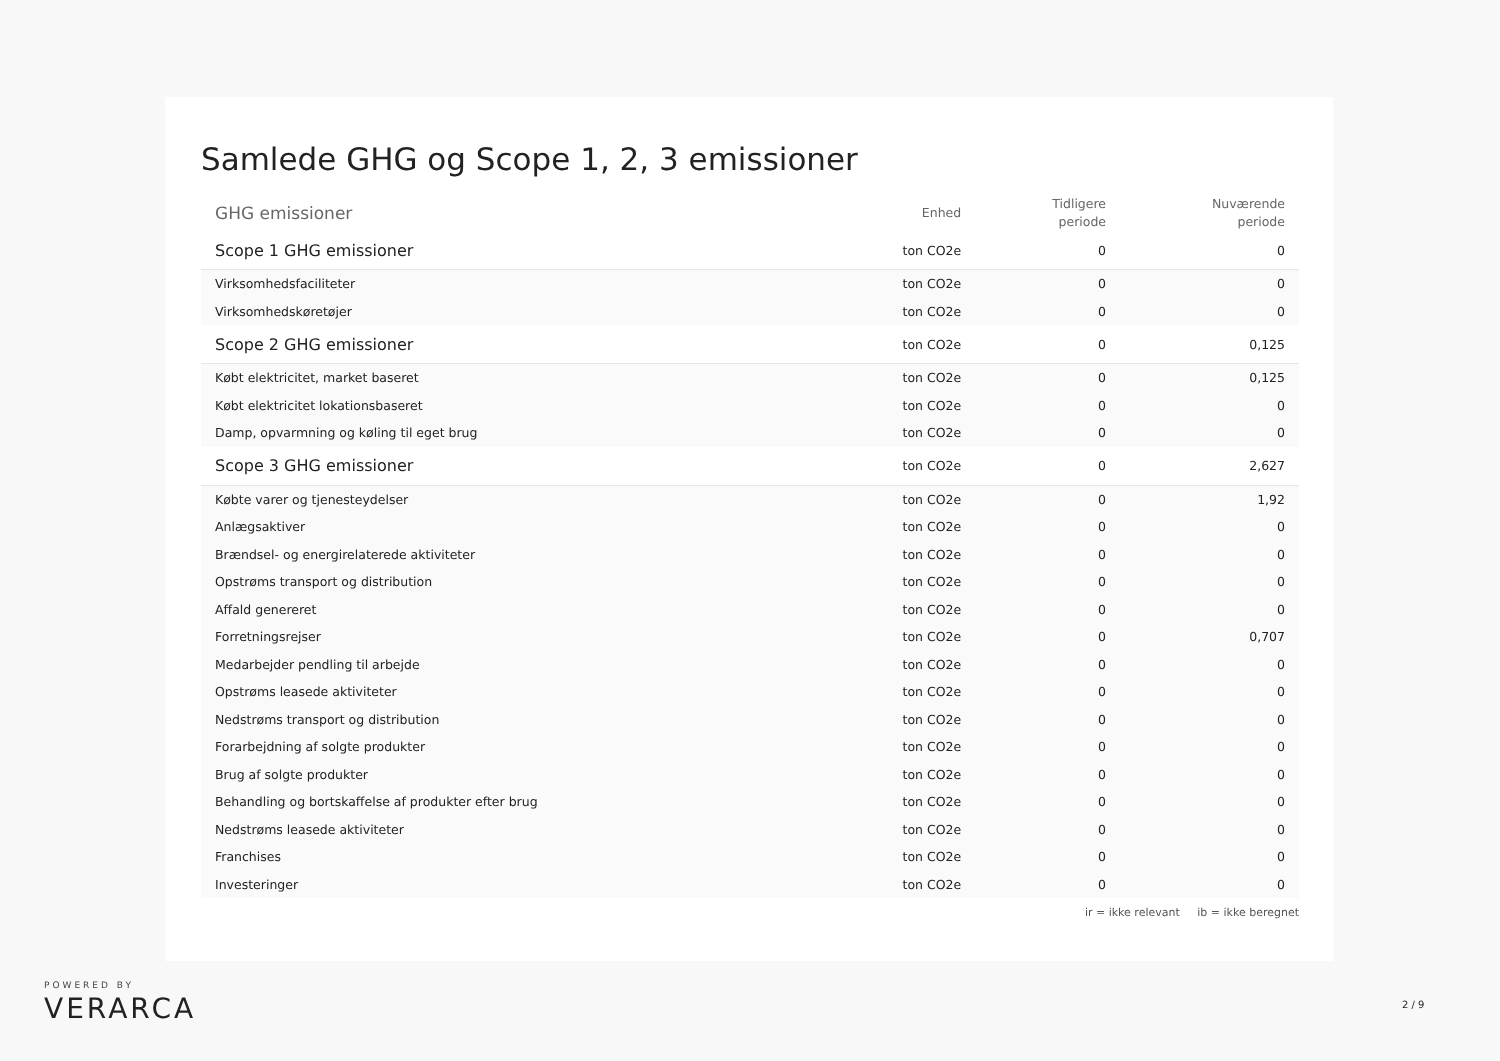Samlede GHG og Scope 1, 2, 3 emissioner
| GHG emissioner | Enhed | Tidligere periode | Nuværende periode |
| --- | --- | --- | --- |
| Scope 1 GHG emissioner | ton CO2e | 0 | 0 |
| Virksomhedsfaciliteter | ton CO2e | 0 | 0 |
| Virksomhedskøretøjer | ton CO2e | 0 | 0 |
| Scope 2 GHG emissioner | ton CO2e | 0 | 0,125 |
| Købt elektricitet, market baseret | ton CO2e | 0 | 0,125 |
| Købt elektricitet lokationsbaseret | ton CO2e | 0 | 0 |
| Damp, opvarmning og køling til eget brug | ton CO2e | 0 | 0 |
| Scope 3 GHG emissioner | ton CO2e | 0 | 2,627 |
| Købte varer og tjenesteydelser | ton CO2e | 0 | 1,92 |
| Anlægsaktiver | ton CO2e | 0 | 0 |
| Brændsel- og energirelaterede aktiviteter | ton CO2e | 0 | 0 |
| Opstrøms transport og distribution | ton CO2e | 0 | 0 |
| Affald genereret | ton CO2e | 0 | 0 |
| Forretningsrejser | ton CO2e | 0 | 0,707 |
| Medarbejder pendling til arbejde | ton CO2e | 0 | 0 |
| Opstrøms leasede aktiviteter | ton CO2e | 0 | 0 |
| Nedstrøms transport og distribution | ton CO2e | 0 | 0 |
| Forarbejdning af solgte produkter | ton CO2e | 0 | 0 |
| Brug af solgte produkter | ton CO2e | 0 | 0 |
| Behandling og bortskaffelse af produkter efter brug | ton CO2e | 0 | 0 |
| Nedstrøms leasede aktiviteter | ton CO2e | 0 | 0 |
| Franchises | ton CO2e | 0 | 0 |
| Investeringer | ton CO2e | 0 | 0 |
ir = ikke relevant ib = ikke beregnet
POWERED BY
VERARCA
2 / 9